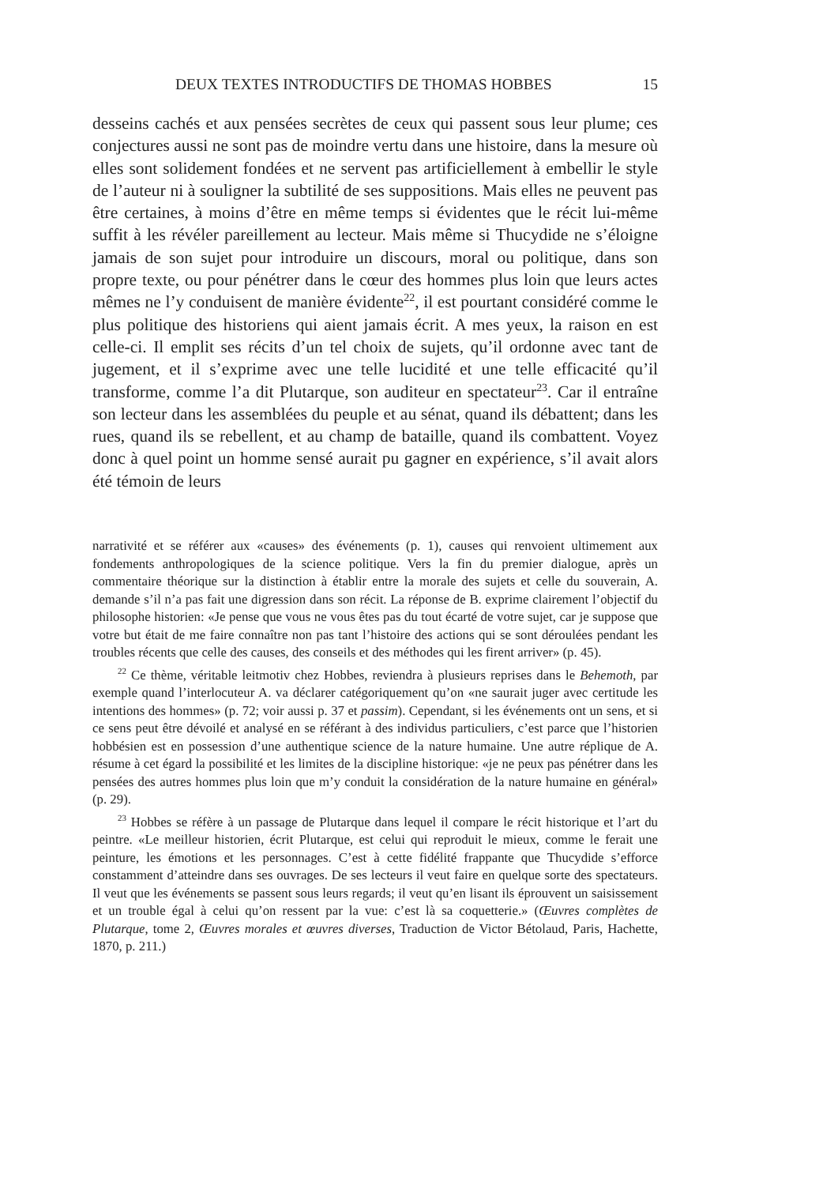DEUX TEXTES INTRODUCTIFS DE THOMAS HOBBES 15
desseins cachés et aux pensées secrètes de ceux qui passent sous leur plume; ces conjectures aussi ne sont pas de moindre vertu dans une histoire, dans la mesure où elles sont solidement fondées et ne servent pas artificiellement à embellir le style de l’auteur ni à souligner la subtilité de ses suppositions. Mais elles ne peuvent pas être certaines, à moins d’être en même temps si évidentes que le récit lui-même suffit à les révéler pareillement au lecteur. Mais même si Thucydide ne s’éloigne jamais de son sujet pour introduire un discours, moral ou politique, dans son propre texte, ou pour pénétrer dans le cœur des hommes plus loin que leurs actes mêmes ne l’y conduisent de manière évidente<sup>22</sup>, il est pourtant considéré comme le plus politique des historiens qui aient jamais écrit. A mes yeux, la raison en est celle-ci. Il emplit ses récits d’un tel choix de sujets, qu’il ordonne avec tant de jugement, et il s’exprime avec une telle lucidité et une telle efficacité qu’il transforme, comme l’a dit Plutarque, son auditeur en spectateur<sup>23</sup>. Car il entraîne son lecteur dans les assemblées du peuple et au sénat, quand ils débattent; dans les rues, quand ils se rebellent, et au champ de bataille, quand ils combattent. Voyez donc à quel point un homme sensé aurait pu gagner en expérience, s’il avait alors été témoin de leurs
narrativité et se référer aux «causes» des événements (p. 1), causes qui renvoient ultimement aux fondements anthropologiques de la science politique. Vers la fin du premier dialogue, après un commentaire théorique sur la distinction à établir entre la morale des sujets et celle du souverain, A. demande s’il n’a pas fait une digression dans son récit. La réponse de B. exprime clairement l’objectif du philosophe historien: «Je pense que vous ne vous êtes pas du tout écarté de votre sujet, car je suppose que votre but était de me faire connaître non pas tant l’histoire des actions qui se sont déroulées pendant les troubles récents que celle des causes, des conseils et des méthodes qui les firent arriver» (p. 45).
<sup>22</sup> Ce thème, véritable leitmotiv chez Hobbes, reviendra à plusieurs reprises dans le Behemoth, par exemple quand l’interlocuteur A. va déclarer catégoriquement qu’on «ne saurait juger avec certitude les intentions des hommes» (p. 72; voir aussi p. 37 et passim). Cependant, si les événements ont un sens, et si ce sens peut être dévoilé et analysé en se référant à des individus particuliers, c’est parce que l’historien hobbésien est en possession d’une authentique science de la nature humaine. Une autre réplique de A. résume à cet égard la possibilité et les limites de la discipline historique: «je ne peux pas pénétrer dans les pensées des autres hommes plus loin que m’y conduit la considération de la nature humaine en général» (p. 29).
<sup>23</sup> Hobbes se réfère à un passage de Plutarque dans lequel il compare le récit historique et l’art du peintre. «Le meilleur historien, écrit Plutarque, est celui qui reproduit le mieux, comme le ferait une peinture, les émotions et les personnages. C’est à cette fidélité frappante que Thucydide s’efforce constamment d’atteindre dans ses ouvrages. De ses lecteurs il veut faire en quelque sorte des spectateurs. Il veut que les événements se passent sous leurs regards; il veut qu’en lisant ils éprouvent un saisissement et un trouble égal à celui qu’on ressent par la vue: c’est là sa coquetterie.» (Œuvres complètes de Plutarque, tome 2, Œuvres morales et œuvres diverses, Traduction de Victor Bétolaud, Paris, Hachette, 1870, p. 211.)